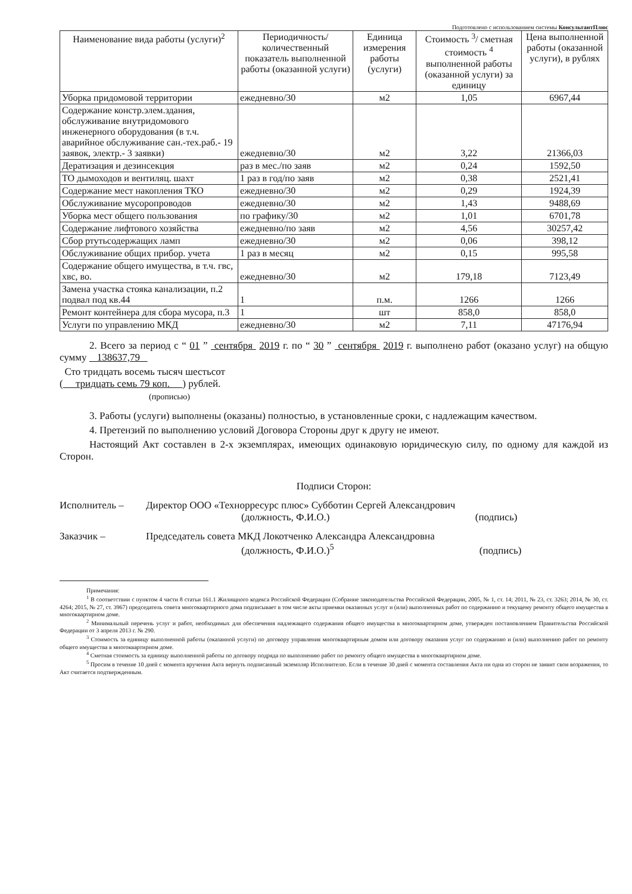Подготовлено с использованием системы КонсультантПлюс
| Наименование вида работы (услуги)<sup>2</sup> | Периодичность/ количественный показатель выполненной работы (оказанной услуги) | Единица измерения работы (услуги) | Стоимость <sup>3</sup>/ сметная стоимость <sup>4</sup> выполненной работы (оказанной услуги) за единицу | Цена выполненной работы (оказанной услуги), в рублях |
| --- | --- | --- | --- | --- |
| Уборка придомовой территории | ежедневно/30 | м2 | 1,05 | 6967,44 |
| Содержание констр.элем.здания, обслуживание внутридомового инженерного оборудования (в т.ч. аварийное обслуживание сан.-тех.раб.- 19 заявок, электр.- 3 заявки) | ежедневно/30 | м2 | 3,22 | 21366,03 |
| Дератизация и дезинсекция | раз в мес./по заяв | м2 | 0,24 | 1592,50 |
| ТО дымоходов и вентиляц. шахт | 1 раз в год/по заяв | м2 | 0,38 | 2521,41 |
| Содержание мест накопления ТКО | ежедневно/30 | м2 | 0,29 | 1924,39 |
| Обслуживание мусоропроводов | ежедневно/30 | м2 | 1,43 | 9488,69 |
| Уборка мест общего пользования | по графику/30 | м2 | 1,01 | 6701,78 |
| Содержание лифтового хозяйства | ежедневно/по заяв | м2 | 4,56 | 30257,42 |
| Сбор ртутьсодержащих ламп | ежедневно/30 | м2 | 0,06 | 398,12 |
| Обслуживание общих прибор. учета | 1 раз в месяц | м2 | 0,15 | 995,58 |
| Содержание общего имущества, в т.ч. гвс, хвс, во. | ежедневно/30 | м2 | 179,18 | 7123,49 |
| Замена участка стояка канализации, п.2 подвал под кв.44 | 1 | п.м. | 1266 | 1266 |
| Ремонт контейнера для сбора мусора, п.3 | 1 | шт | 858,0 | 858,0 |
| Услуги по управлению МКД | ежедневно/30 | м2 | 7,11 | 47176,94 |
2. Всего за период с “ 01 ” сентября 2019 г. по “ 30 ” сентября 2019 г. выполнено работ (оказано услуг) на общую сумму 138637,79
Сто тридцать восемь тысяч шестьсот
( тридцать семь 79 коп. ) рублей.
(прописью)
3. Работы (услуги) выполнены (оказаны) полностью, в установленные сроки, с надлежащим качеством.
4. Претензий по выполнению условий Договора Стороны друг к другу не имеют.
Настоящий Акт составлен в 2-х экземплярах, имеющих одинаковую юридическую силу, по одному для каждой из Сторон.
Подписи Сторон:
Исполнитель – Директор ООО «Технорресурс плюс» Субботин Сергей Александрович
(должность, Ф.И.О.) (подпись)
Заказчик – Председатель совета МКД Локотченко Александра Александровна
(должность, Ф.И.О.)<sup>5</sup> (подпись)
Примечания:
<sup>1</sup> В соответствии с пунктом 4 части 8 статьи 161.1 Жилищного кодекса Российской Федерации (Собрание законодательства Российской Федерации, 2005, № 1, ст. 14; 2011, № 23, ст. 3263; 2014, № 30, ст. 4264; 2015, № 27, ст. 3967) председатель совета многоквартирного дома подписывает в том числе акты приемки оказанных услуг и (или) выполненных работ по содержанию и текущему ремонту общего имущества в многоквартирном доме.
<sup>2</sup> Минимальный перечень услуг и работ, необходимых для обеспечения надлежащего содержания общего имущества в многоквартирном доме, утвержден постановлением Правительства Российской Федерации от 3 апреля 2013 г. № 290.
<sup>3</sup> Стоимость за единицу выполненной работы (оказанной услуги) по договору управления многоквартирным домом или договору оказания услуг по содержанию и (или) выполнению работ по ремонту общего имущества в многоквартирном доме.
<sup>4</sup> Сметная стоимость за единицу выполненной работы по договору подряда по выполнению работ по ремонту общего имущества в многоквартирном доме.
<sup>5</sup> Просим в течение 10 дней с момента вручения Акта вернуть подписанный экземпляр Исполнителю. Если в течение 30 дней с момента составления Акта ни одна из сторон не заявит свои возражения, то Акт считается подтвержденным.